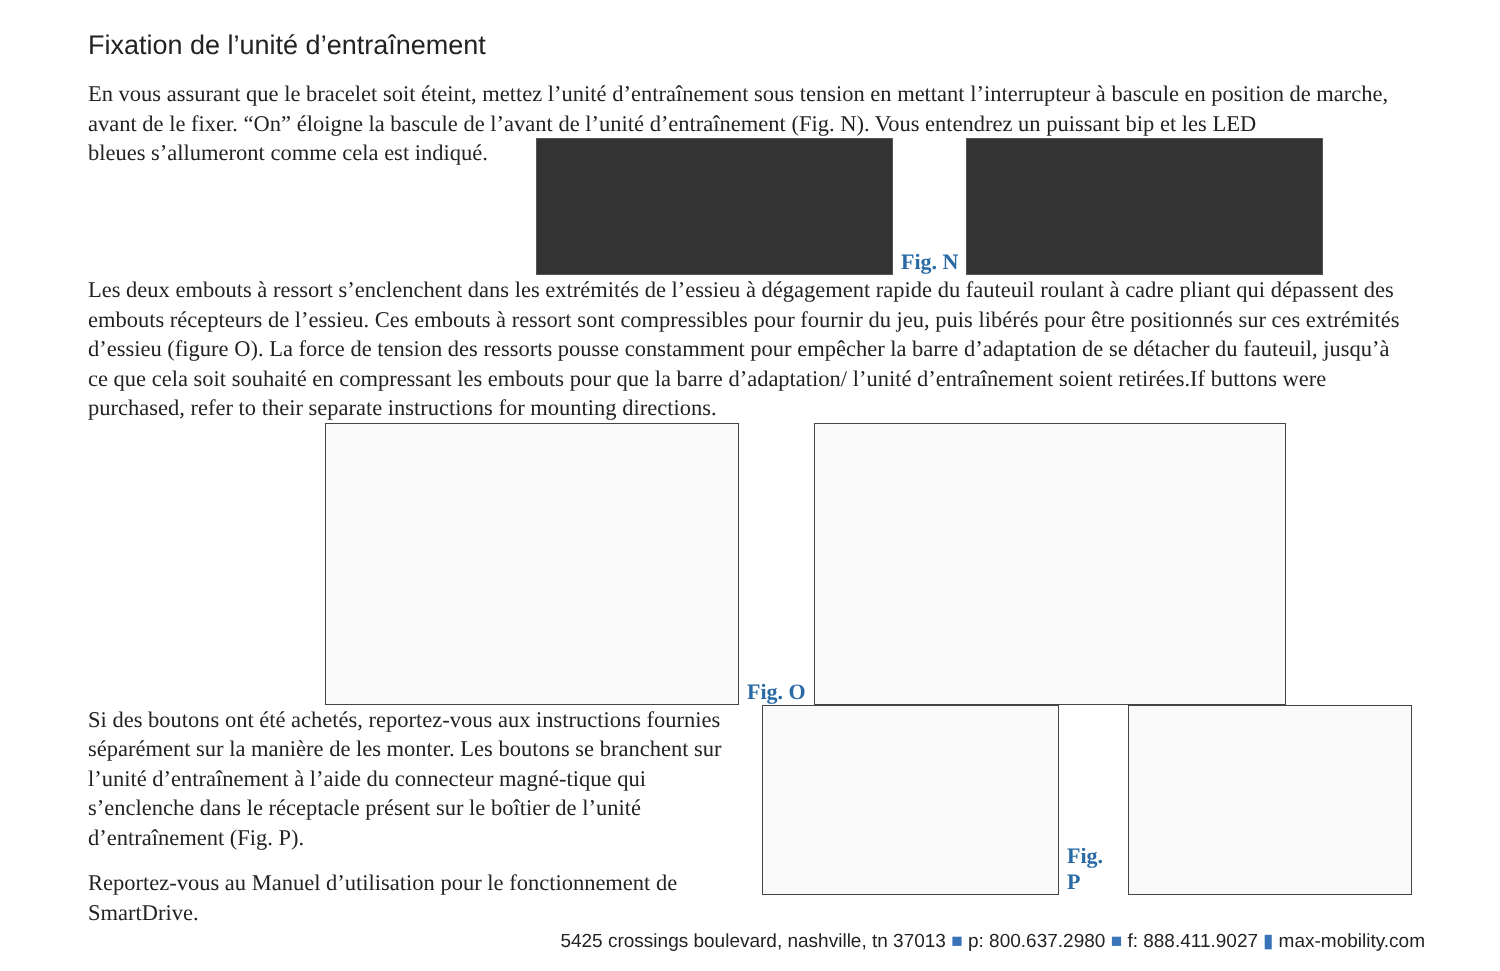Fixation de l’unité d’entraînement
En vous assurant que le bracelet soit éteint, mettez l’unité d’entraînement sous tension en mettant l’interrupteur à bascule en position de marche, avant de le fixer. “On” éloigne la bascule de l’avant de l’unité d’entraînement (Fig. N). Vous entendrez un puissant bip et les LED
bleues s’allumeront comme cela est indiqué.
Fig. N
Les deux embouts à ressort s’enclenchent dans les extrémités de l’essieu à dégagement rapide du fauteuil roulant à cadre pliant qui dépassent des embouts récepteurs de l’essieu. Ces embouts à ressort sont compressibles pour fournir du jeu, puis libérés pour être positionnés sur ces extrémités d’essieu (figure O). La force de tension des ressorts pousse constamment pour empêcher la barre d’adaptation de se détacher du fauteuil, jusqu’à ce que cela soit souhaité en compressant les embouts pour que la barre d’adaptation/ l’unité d’entraînement soient retirées.If buttons were purchased, refer to their separate instructions for mounting directions.
Fig. O
Si des boutons ont été achetés, reportez-vous aux instructions fournies séparément sur la manière de les monter. Les boutons se branchent sur l’unité d’entraînement à l’aide du connecteur magné-tique qui s’enclenche dans le réceptacle présent sur le boîtier de l’unité d’entraînement (Fig. P).
Reportez-vous au Manuel d’utilisation pour le fonctionnement de SmartDrive.
Fig. P
5425 crossings boulevard, nashville, tn 37013 ■ p: 800.637.2980 ■ f: 888.411.9027 ▮ max-mobility.com